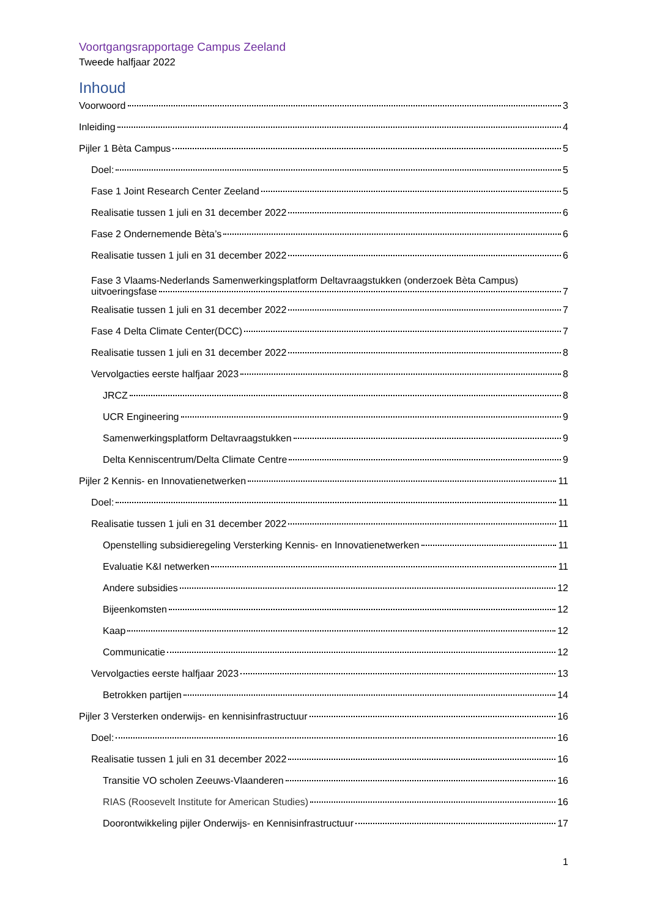Voortgangsrapportage Campus Zeeland
Tweede halfjaar 2022
Inhoud
Voorwoord 3
Inleiding 4
Pijler 1 Bèta Campus 5
Doel: 5
Fase 1 Joint Research Center Zeeland 5
Realisatie tussen 1 juli en 31 december 2022 6
Fase 2 Ondernemende Bèta’s 6
Realisatie tussen 1 juli en 31 december 2022 6
Fase 3 Vlaams-Nederlands Samenwerkingsplatform Deltavraagstukken (onderzoek Bèta Campus)
uitvoeringsfase 7
Realisatie tussen 1 juli en 31 december 2022 7
Fase 4 Delta Climate Center(DCC) 7
Realisatie tussen 1 juli en 31 december 2022 8
Vervolgacties eerste halfjaar 2023 8
JRCZ 8
UCR Engineering 9
Samenwerkingsplatform Deltavraagstukken 9
Delta Kenniscentrum/Delta Climate Centre 9
Pijler 2 Kennis- en Innovatienetwerken 11
Doel: 11
Realisatie tussen 1 juli en 31 december 2022 11
Openstelling subsidieregeling Versterking Kennis- en Innovatienetwerken 11
Evaluatie K&I netwerken 11
Andere subsidies 12
Bijeenkomsten 12
Kaap 12
Communicatie 12
Vervolgacties eerste halfjaar 2023 13
Betrokken partijen 14
Pijler 3 Versterken onderwijs- en kennisinfrastructuur 16
Doel: 16
Realisatie tussen 1 juli en 31 december 2022 16
Transitie VO scholen Zeeuws-Vlaanderen 16
RIAS (Roosevelt Institute for American Studies) 16
Doorontwikkeling pijler Onderwijs- en Kennisinfrastructuur 17
1